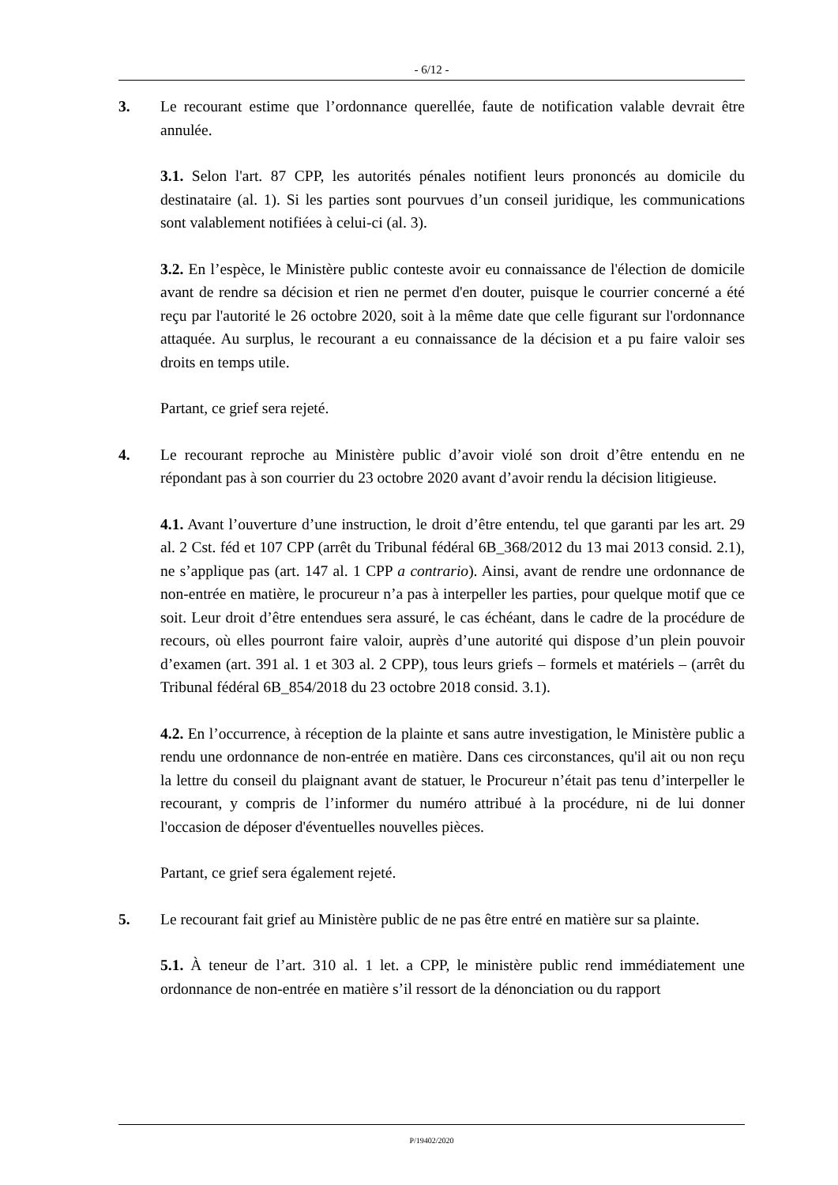- 6/12 -
3. Le recourant estime que l’ordonnance querellée, faute de notification valable devrait être annulée.
3.1. Selon l'art. 87 CPP, les autorités pénales notifient leurs prononcés au domicile du destinataire (al. 1). Si les parties sont pourvues d’un conseil juridique, les communications sont valablement notifiées à celui-ci (al. 3).
3.2. En l’espèce, le Ministère public conteste avoir eu connaissance de l'élection de domicile avant de rendre sa décision et rien ne permet d'en douter, puisque le courrier concerné a été reçu par l'autorité le 26 octobre 2020, soit à la même date que celle figurant sur l'ordonnance attaquée. Au surplus, le recourant a eu connaissance de la décision et a pu faire valoir ses droits en temps utile.
Partant, ce grief sera rejeté.
4. Le recourant reproche au Ministère public d’avoir violé son droit d’être entendu en ne répondant pas à son courrier du 23 octobre 2020 avant d’avoir rendu la décision litigieuse.
4.1. Avant l’ouverture d’une instruction, le droit d’être entendu, tel que garanti par les art. 29 al. 2 Cst. féd et 107 CPP (arrêt du Tribunal fédéral 6B_368/2012 du 13 mai 2013 consid. 2.1), ne s’applique pas (art. 147 al. 1 CPP a contrario). Ainsi, avant de rendre une ordonnance de non-entrée en matière, le procureur n’a pas à interpeller les parties, pour quelque motif que ce soit. Leur droit d’être entendues sera assuré, le cas échéant, dans le cadre de la procédure de recours, où elles pourront faire valoir, auprès d’une autorité qui dispose d’un plein pouvoir d’examen (art. 391 al. 1 et 303 al. 2 CPP), tous leurs griefs – formels et matériels – (arrêt du Tribunal fédéral 6B_854/2018 du 23 octobre 2018 consid. 3.1).
4.2. En l’occurrence, à réception de la plainte et sans autre investigation, le Ministère public a rendu une ordonnance de non-entrée en matière. Dans ces circonstances, qu'il ait ou non reçu la lettre du conseil du plaignant avant de statuer, le Procureur n’était pas tenu d’interpeller le recourant, y compris de l’informer du numéro attribué à la procédure, ni de lui donner l'occasion de déposer d'éventuelles nouvelles pièces.
Partant, ce grief sera également rejeté.
5. Le recourant fait grief au Ministère public de ne pas être entré en matière sur sa plainte.
5.1. À teneur de l’art. 310 al. 1 let. a CPP, le ministère public rend immédiatement une ordonnance de non-entrée en matière s’il ressort de la dénonciation ou du rapport
P/19402/2020